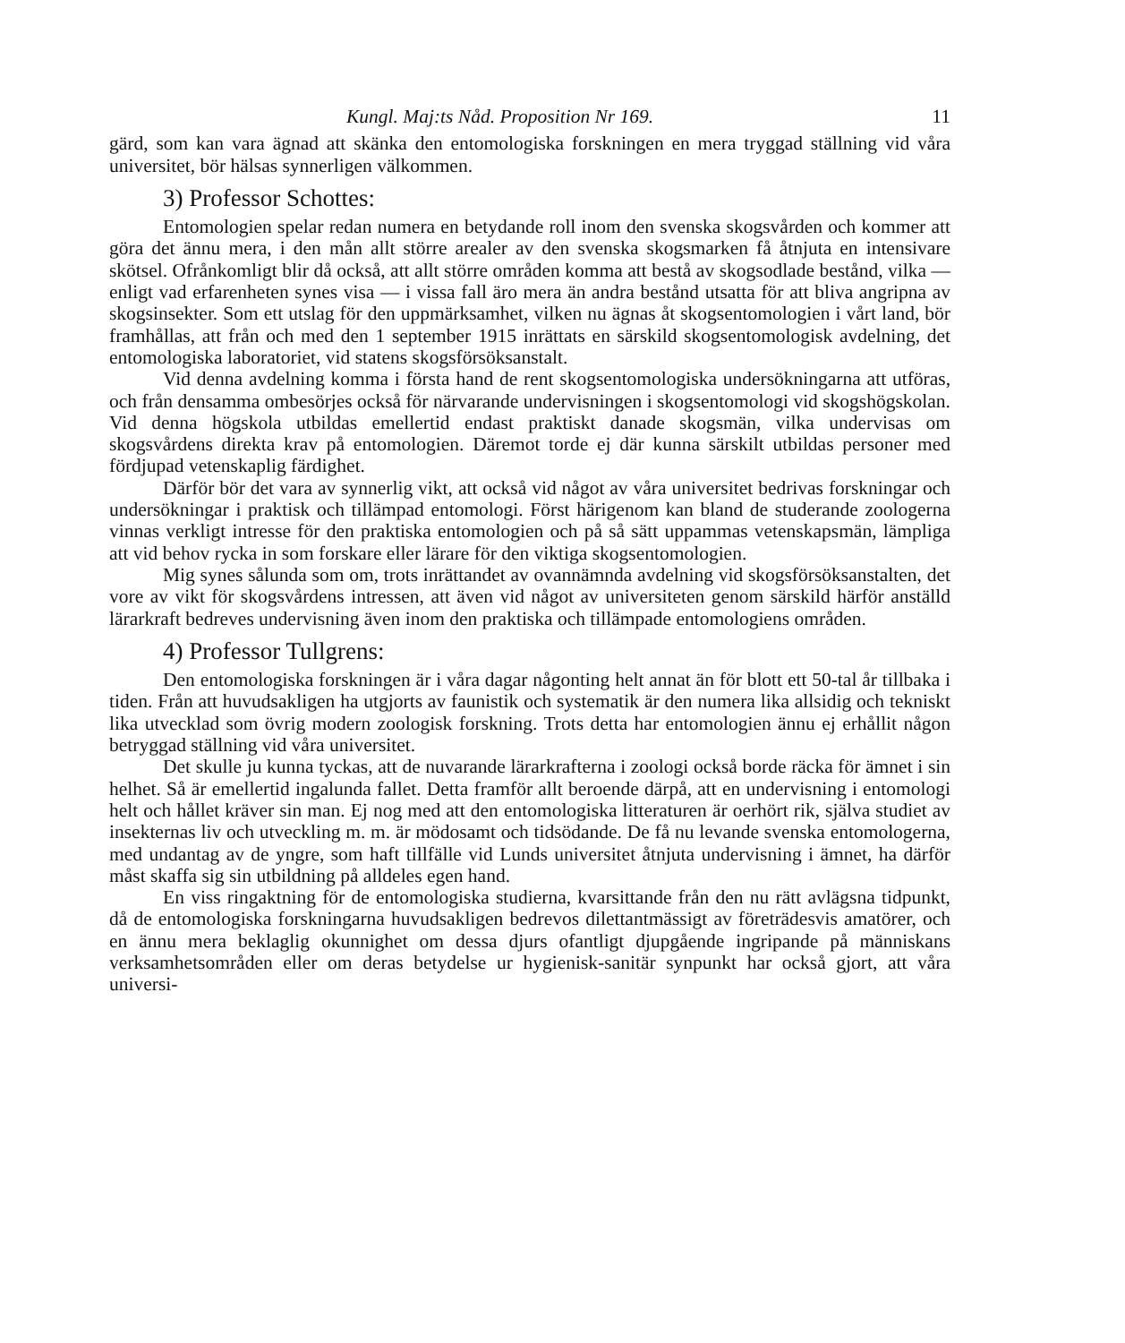Kungl. Maj:ts Nåd. Proposition Nr 169. 11
gärd, som kan vara ägnad att skänka den entomologiska forskningen en mera tryggad ställning vid våra universitet, bör hälsas synnerligen välkommen.
3) Professor Schottes:
Entomologien spelar redan numera en betydande roll inom den svenska skogsvården och kommer att göra det ännu mera, i den mån allt större arealer av den svenska skogsmarken få åtnjuta en intensivare skötsel. Ofrånkomligt blir då också, att allt större områden komma att bestå av skogsodlade bestånd, vilka — enligt vad erfarenheten synes visa — i vissa fall äro mera än andra bestånd utsatta för att bliva angripna av skogsinsekter. Som ett utslag för den uppmärksamhet, vilken nu ägnas åt skogsentomologien i vårt land, bör framhållas, att från och med den 1 september 1915 inrättats en särskild skogsentomologisk avdelning, det entomologiska laboratoriet, vid statens skogsförsöksanstalt.
Vid denna avdelning komma i första hand de rent skogsentomologiska undersökningarna att utföras, och från densamma ombesörjes också för närvarande undervisningen i skogsentomologi vid skogshögskolan. Vid denna högskola utbildas emellertid endast praktiskt danade skogsmän, vilka undervisas om skogsvårdens direkta krav på entomologien. Däremot torde ej där kunna särskilt utbildas personer med fördjupad vetenskaplig färdighet.
Därför bör det vara av synnerlig vikt, att också vid något av våra universitet bedrivas forskningar och undersökningar i praktisk och tillämpad entomologi. Först härigenom kan bland de studerande zoologerna vinnas verkligt intresse för den praktiska entomologien och på så sätt uppammas vetenskapsmän, lämpliga att vid behov rycka in som forskare eller lärare för den viktiga skogsentomologien.
Mig synes sålunda som om, trots inrättandet av ovannämnda avdelning vid skogsförsöksanstalten, det vore av vikt för skogsvårdens intressen, att även vid något av universiteten genom särskild härför anställd lärarkraft bedreves undervisning även inom den praktiska och tillämpade entomologiens områden.
4) Professor Tullgrens:
Den entomologiska forskningen är i våra dagar någonting helt annat än för blott ett 50-tal år tillbaka i tiden. Från att huvudsakligen ha utgjorts av faunistik och systematik är den numera lika allsidig och tekniskt lika utvecklad som övrig modern zoologisk forskning. Trots detta har entomologien ännu ej erhållit någon betryggad ställning vid våra universitet.
Det skulle ju kunna tyckas, att de nuvarande lärarkrafterna i zoologi också borde räcka för ämnet i sin helhet. Så är emellertid ingalunda fallet. Detta framför allt beroende därpå, att en undervisning i entomologi helt och hållet kräver sin man. Ej nog med att den entomologiska litteraturen är oerhört rik, själva studiet av insekternas liv och utveckling m. m. är mödosamt och tidsödande. De få nu levande svenska entomologerna, med undantag av de yngre, som haft tillfälle vid Lunds universitet åtnjuta undervisning i ämnet, ha därför måst skaffa sig sin utbildning på alldeles egen hand.
En viss ringaktning för de entomologiska studierna, kvarsittande från den nu rätt avlägsna tidpunkt, då de entomologiska forskningarna huvudsakligen bedrevos dilettantmässigt av företrädesvis amatörer, och en ännu mera beklaglig okunnighet om dessa djurs ofantligt djupgående ingripande på människans verksamhetsområden eller om deras betydelse ur hygienisk-sanitär synpunkt har också gjort, att våra universi-